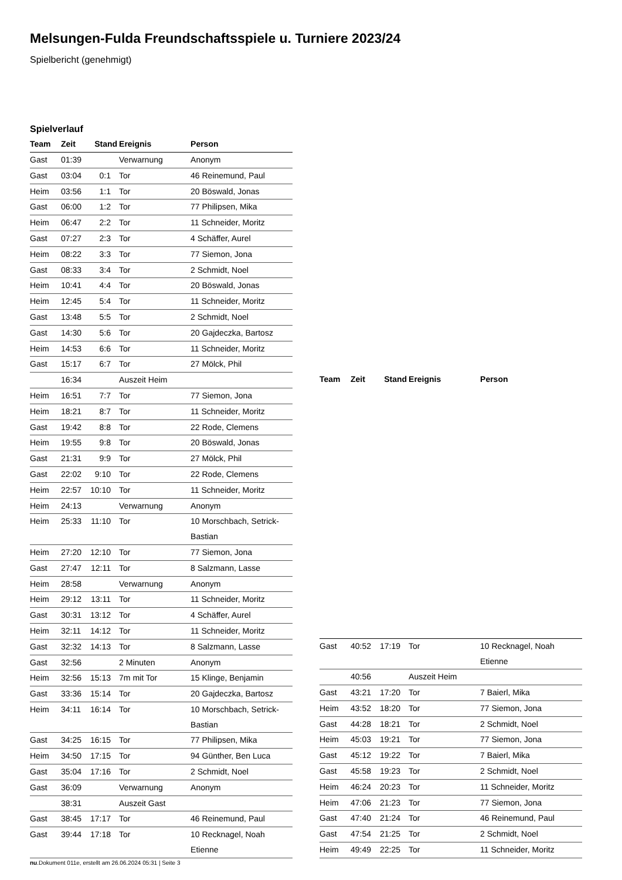Melsungen-Fulda Freundschaftsspiele u. Turniere 2023/24
Spielbericht (genehmigt)
Spielverlauf
| Team | Zeit | Stand | Ereignis | Person |
| --- | --- | --- | --- | --- |
| Gast | 01:39 | | Verwarnung | Anonym |
| Gast | 03:04 | 0:1 | Tor | 46 Reinemund, Paul |
| Heim | 03:56 | 1:1 | Tor | 20 Böswald, Jonas |
| Gast | 06:00 | 1:2 | Tor | 77 Philipsen, Mika |
| Heim | 06:47 | 2:2 | Tor | 11 Schneider, Moritz |
| Gast | 07:27 | 2:3 | Tor | 4 Schäffer, Aurel |
| Heim | 08:22 | 3:3 | Tor | 77 Siemon, Jona |
| Gast | 08:33 | 3:4 | Tor | 2 Schmidt, Noel |
| Heim | 10:41 | 4:4 | Tor | 20 Böswald, Jonas |
| Heim | 12:45 | 5:4 | Tor | 11 Schneider, Moritz |
| Gast | 13:48 | 5:5 | Tor | 2 Schmidt, Noel |
| Gast | 14:30 | 5:6 | Tor | 20 Gajdeczka, Bartosz |
| Heim | 14:53 | 6:6 | Tor | 11 Schneider, Moritz |
| Gast | 15:17 | 6:7 | Tor | 27 Mölck, Phil |
| | 16:34 | | Auszeit Heim | |
| Heim | 16:51 | 7:7 | Tor | 77 Siemon, Jona |
| Heim | 18:21 | 8:7 | Tor | 11 Schneider, Moritz |
| Gast | 19:42 | 8:8 | Tor | 22 Rode, Clemens |
| Heim | 19:55 | 9:8 | Tor | 20 Böswald, Jonas |
| Gast | 21:31 | 9:9 | Tor | 27 Mölck, Phil |
| Gast | 22:02 | 9:10 | Tor | 22 Rode, Clemens |
| Heim | 22:57 | 10:10 | Tor | 11 Schneider, Moritz |
| Heim | 24:13 | | Verwarnung | Anonym |
| Heim | 25:33 | 11:10 | Tor | 10 Morschbach, Setrick- Bastian |
| Heim | 27:20 | 12:10 | Tor | 77 Siemon, Jona |
| Gast | 27:47 | 12:11 | Tor | 8 Salzmann, Lasse |
| Heim | 28:58 | | Verwarnung | Anonym |
| Heim | 29:12 | 13:11 | Tor | 11 Schneider, Moritz |
| Gast | 30:31 | 13:12 | Tor | 4 Schäffer, Aurel |
| Heim | 32:11 | 14:12 | Tor | 11 Schneider, Moritz |
| Gast | 32:32 | 14:13 | Tor | 8 Salzmann, Lasse |
| Gast | 32:56 | | 2 Minuten | Anonym |
| Heim | 32:56 | 15:13 | 7m mit Tor | 15 Klinge, Benjamin |
| Gast | 33:36 | 15:14 | Tor | 20 Gajdeczka, Bartosz |
| Heim | 34:11 | 16:14 | Tor | 10 Morschbach, Setrick- Bastian |
| Gast | 34:25 | 16:15 | Tor | 77 Philipsen, Mika |
| Heim | 34:50 | 17:15 | Tor | 94 Günther, Ben Luca |
| Gast | 35:04 | 17:16 | Tor | 2 Schmidt, Noel |
| Gast | 36:09 | | Verwarnung | Anonym |
| | 38:31 | | Auszeit Gast | |
| Gast | 38:45 | 17:17 | Tor | 46 Reinemund, Paul |
| Gast | 39:44 | 17:18 | Tor | 10 Recknagel, Noah Etienne |
| Team | Zeit | Stand | Ereignis | Person |
| --- | --- | --- | --- | --- |
| Gast | 40:52 | 17:19 | Tor | 10 Recknagel, Noah Etienne |
| | 40:56 | | Auszeit Heim | |
| Gast | 43:21 | 17:20 | Tor | 7 Baierl, Mika |
| Heim | 43:52 | 18:20 | Tor | 77 Siemon, Jona |
| Gast | 44:28 | 18:21 | Tor | 2 Schmidt, Noel |
| Heim | 45:03 | 19:21 | Tor | 77 Siemon, Jona |
| Gast | 45:12 | 19:22 | Tor | 7 Baierl, Mika |
| Gast | 45:58 | 19:23 | Tor | 2 Schmidt, Noel |
| Heim | 46:24 | 20:23 | Tor | 11 Schneider, Moritz |
| Heim | 47:06 | 21:23 | Tor | 77 Siemon, Jona |
| Gast | 47:40 | 21:24 | Tor | 46 Reinemund, Paul |
| Gast | 47:54 | 21:25 | Tor | 2 Schmidt, Noel |
| Heim | 49:49 | 22:25 | Tor | 11 Schneider, Moritz |
nu.Dokument 011e, erstellt am 26.06.2024 05:31 | Seite 3